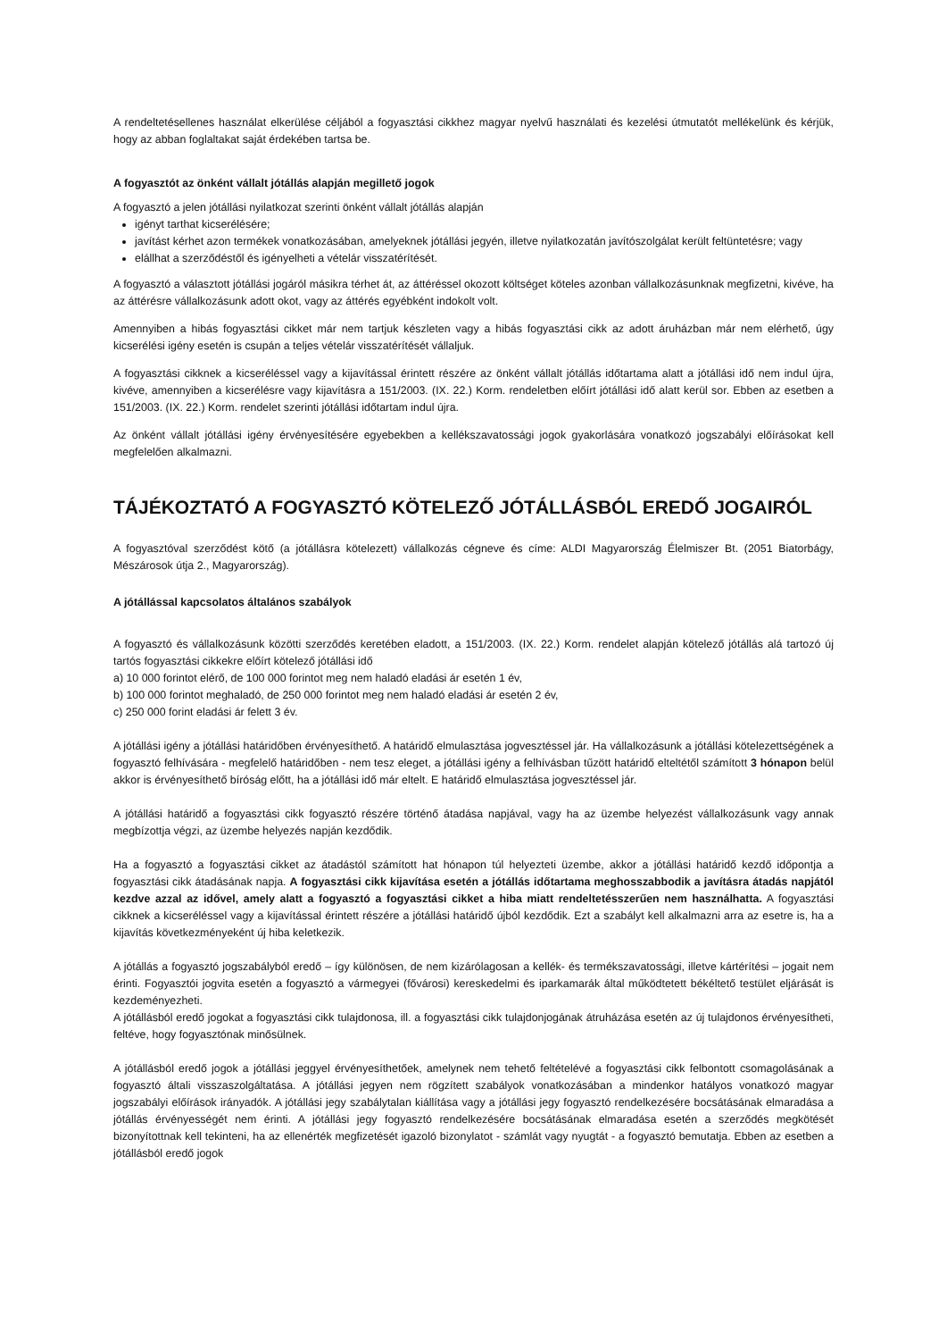A rendeltetésellenes használat elkerülése céljából a fogyasztási cikkhez magyar nyelvű használati és kezelési útmutatót mellékelünk és kérjük, hogy az abban foglaltakat saját érdekében tartsa be.
A fogyasztót az önként vállalt jótállás alapján megillető jogok
A fogyasztó a jelen jótállási nyilatkozat szerinti önként vállalt jótállás alapján
igényt tarthat kicserélésére;
javítást kérhet azon termékek vonatkozásában, amelyeknek jótállási jegyén, illetve nyilatkozatán javítószolgálat került feltüntetésre; vagy
elállhat a szerződéstől és igényelheti a vételár visszatérítését.
A fogyasztó a választott jótállási jogáról másikra térhet át, az áttéréssel okozott költséget köteles azonban vállalkozásunknak megfizetni, kivéve, ha az áttérésre vállalkozásunk adott okot, vagy az áttérés egyébként indokolt volt.
Amennyiben a hibás fogyasztási cikket már nem tartjuk készleten vagy a hibás fogyasztási cikk az adott áruházban már nem elérhető, úgy kicserélési igény esetén is csupán a teljes vételár visszatérítését vállaljuk.
A fogyasztási cikknek a kicseréléssel vagy a kijavítással érintett részére az önként vállalt jótállás időtartama alatt a jótállási idő nem indul újra, kivéve, amennyiben a kicserélésre vagy kijavításra a 151/2003. (IX. 22.) Korm. rendeletben előírt jótállási idő alatt kerül sor. Ebben az esetben a 151/2003. (IX. 22.) Korm. rendelet szerinti jótállási időtartam indul újra.
Az önként vállalt jótállási igény érvényesítésére egyebekben a kellékszavatossági jogok gyakorlására vonatkozó jogszabályi előírásokat kell megfelelően alkalmazni.
TÁJÉKOZTATÓ A FOGYASZTÓ KÖTELEZŐ JÓTÁLLÁSBÓL EREDŐ JOGAIRÓL
A fogyasztóval szerződést kötő (a jótállásra kötelezett) vállalkozás cégneve és címe: ALDI Magyarország Élelmiszer Bt. (2051 Biatorbágy, Mészárosok útja 2., Magyarország).
A jótállással kapcsolatos általános szabályok
A fogyasztó és vállalkozásunk közötti szerződés keretében eladott, a 151/2003. (IX. 22.) Korm. rendelet alapján kötelező jótállás alá tartozó új tartós fogyasztási cikkekre előírt kötelező jótállási idő
a) 10 000 forintot elérő, de 100 000 forintot meg nem haladó eladási ár esetén 1 év,
b) 100 000 forintot meghaladó, de 250 000 forintot meg nem haladó eladási ár esetén 2 év,
c) 250 000 forint eladási ár felett 3 év.
A jótállási igény a jótállási határidőben érvényesíthető. A határidő elmulasztása jogvesztéssel jár. Ha vállalkozásunk a jótállási kötelezettségének a fogyasztó felhívására - megfelelő határidőben - nem tesz eleget, a jótállási igény a felhívásban tűzött határidő elteltétől számított 3 hónapon belül akkor is érvényesíthető bíróság előtt, ha a jótállási idő már eltelt. E határidő elmulasztása jogvesztéssel jár.
A jótállási határidő a fogyasztási cikk fogyasztó részére történő átadása napjával, vagy ha az üzembe helyezést vállalkozásunk vagy annak megbízottja végzi, az üzembe helyezés napján kezdődik.
Ha a fogyasztó a fogyasztási cikket az átadástól számított hat hónapon túl helyezteti üzembe, akkor a jótállási határidő kezdő időpontja a fogyasztási cikk átadásának napja. A fogyasztási cikk kijavítása esetén a jótállás időtartama meghosszabbodik a javításra átadás napjától kezdve azzal az idővel, amely alatt a fogyasztó a fogyasztási cikket a hiba miatt rendeltetésszerűen nem használhatta. A fogyasztási cikknek a kicseréléssel vagy a kijavítással érintett részére a jótállási határidő újból kezdődik. Ezt a szabályt kell alkalmazni arra az esetre is, ha a kijavítás következményeként új hiba keletkezik.
A jótállás a fogyasztó jogszabályból eredő – így különösen, de nem kizárólagosan a kellék- és termékszavatossági, illetve kártérítési – jogait nem érinti. Fogyasztói jogvita esetén a fogyasztó a vármegyei (fővárosi) kereskedelmi és iparkamarák által működtetett békéltető testület eljárását is kezdeményezheti.
A jótállásból eredő jogokat a fogyasztási cikk tulajdonosa, ill. a fogyasztási cikk tulajdonjogának átruházása esetén az új tulajdonos érvényesítheti, feltéve, hogy fogyasztónak minősülnek.
A jótállásból eredő jogok a jótállási jeggyel érvényesíthetőek, amelynek nem tehető feltételévé a fogyasztási cikk felbontott csomagolásának a fogyasztó általi visszaszolgáltatása. A jótállási jegyen nem rögzített szabályok vonatkozásában a mindenkor hatályos vonatkozó magyar jogszabályi előírások irányadók. A jótállási jegy szabálytalan kiállítása vagy a jótállási jegy fogyasztó rendelkezésére bocsátásának elmaradása a jótállás érvényességét nem érinti. A jótállási jegy fogyasztó rendelkezésére bocsátásának elmaradása esetén a szerződés megkötését bizonyítottnak kell tekinteni, ha az ellenérték megfizetését igazoló bizonylatot - számlát vagy nyugtát - a fogyasztó bemutatja. Ebben az esetben a jótállásból eredő jogok